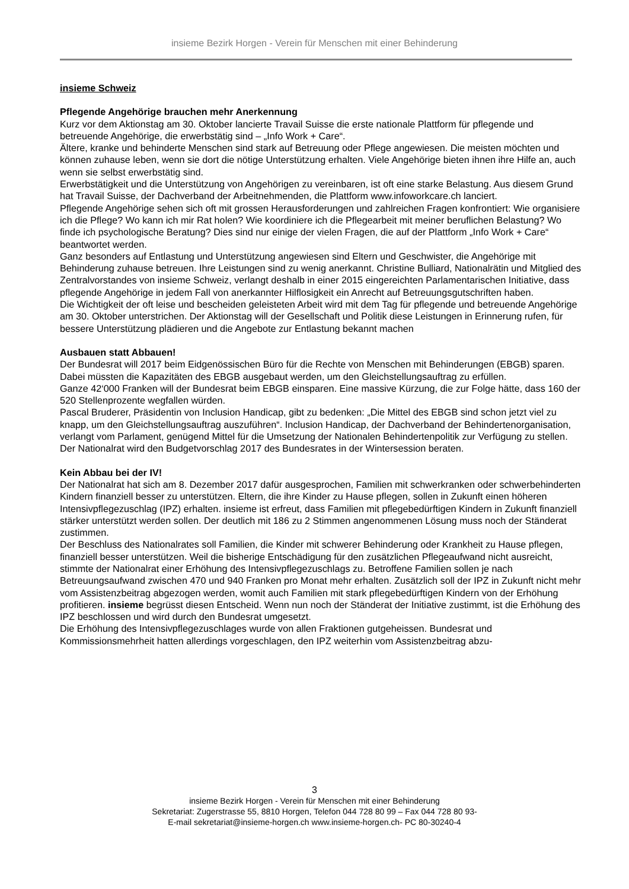insieme Bezirk Horgen - Verein für Menschen mit einer Behinderung
insieme Schweiz
Pflegende Angehörige brauchen mehr Anerkennung
Kurz vor dem Aktionstag am 30. Oktober lancierte Travail Suisse die erste nationale Plattform für pflegende und betreuende Angehörige, die erwerbstätig sind – „Info Work + Care“.
Ältere, kranke und behinderte Menschen sind stark auf Betreuung oder Pflege angewiesen. Die meisten möchten und können zuhause leben, wenn sie dort die nötige Unterstützung erhalten. Viele Angehörige bieten ihnen ihre Hilfe an, auch wenn sie selbst erwerbstätig sind.
Erwerbstätigkeit und die Unterstützung von Angehörigen zu vereinbaren, ist oft eine starke Belastung. Aus diesem Grund hat Travail Suisse, der Dachverband der Arbeitnehmenden, die Plattform www.infoworkcare.ch lanciert.
Pflegende Angehörige sehen sich oft mit grossen Herausforderungen und zahlreichen Fragen konfrontiert: Wie organisiere ich die Pflege? Wo kann ich mir Rat holen? Wie koordiniere ich die Pflegearbeit mit meiner beruflichen Belastung? Wo finde ich psychologische Beratung? Dies sind nur einige der vielen Fragen, die auf der Plattform „Info Work + Care“ beantwortet werden.
Ganz besonders auf Entlastung und Unterstützung angewiesen sind Eltern und Geschwister, die Angehörige mit Behinderung zuhause betreuen. Ihre Leistungen sind zu wenig anerkannt. Christine Bulliard, Nationalrätin und Mitglied des Zentralvorstandes von insieme Schweiz, verlangt deshalb in einer 2015 eingereichten Parlamentarischen Initiative, dass pflegende Angehörige in jedem Fall von anerkannter Hilflosigkeit ein Anrecht auf Betreuungsgutschriften haben.
Die Wichtigkeit der oft leise und bescheiden geleisteten Arbeit wird mit dem Tag für pflegende und betreuende Angehörige am 30. Oktober unterstrichen. Der Aktionstag will der Gesellschaft und Politik diese Leistungen in Erinnerung rufen, für bessere Unterstützung plädieren und die Angebote zur Entlastung bekannt machen
Ausbauen statt Abbauen!
Der Bundesrat will 2017 beim Eidgenössischen Büro für die Rechte von Menschen mit Behinderungen (EBGB) sparen. Dabei müssten die Kapazitäten des EBGB ausgebaut werden, um den Gleichstellungsauftrag zu erfüllen.
Ganze 42‘000 Franken will der Bundesrat beim EBGB einsparen. Eine massive Kürzung, die zur Folge hätte, dass 160 der 520 Stellenprozente wegfallen würden.
Pascal Bruderer, Präsidentin von Inclusion Handicap, gibt zu bedenken: „Die Mittel des EBGB sind schon jetzt viel zu knapp, um den Gleichstellungsauftrag auszuführen“. Inclusion Handicap, der Dachverband der Behindertenorganisation, verlangt vom Parlament, genügend Mittel für die Umsetzung der Nationalen Behindertenpolitik zur Verfügung zu stellen.
Der Nationalrat wird den Budgetvorschlag 2017 des Bundesrates in der Wintersession beraten.
Kein Abbau bei der IV!
Der Nationalrat hat sich am 8. Dezember 2017 dafür ausgesprochen, Familien mit schwerkranken oder schwerbehinderten Kindern finanziell besser zu unterstützen. Eltern, die ihre Kinder zu Hause pflegen, sollen in Zukunft einen höheren Intensivpflegezuschlag (IPZ) erhalten. insieme ist erfreut, dass Familien mit pflegebedürftigen Kindern in Zukunft finanziell stärker unterstützt werden sollen. Der deutlich mit 186 zu 2 Stimmen angenommenen Lösung muss noch der Ständerat zustimmen.
Der Beschluss des Nationalrates soll Familien, die Kinder mit schwerer Behinderung oder Krankheit zu Hause pflegen, finanziell besser unterstützen. Weil die bisherige Entschädigung für den zusätzlichen Pflegeaufwand nicht ausreicht, stimmte der Nationalrat einer Erhöhung des Intensivpflegezuschlags zu. Betroffene Familien sollen je nach Betreuungsaufwand zwischen 470 und 940 Franken pro Monat mehr erhalten. Zusätzlich soll der IPZ in Zukunft nicht mehr vom Assistenzbeitrag abgezogen werden, womit auch Familien mit stark pflegebedürftigen Kindern von der Erhöhung profitieren. insieme begrüsst diesen Entscheid. Wenn nun noch der Ständerat der Initiative zustimmt, ist die Erhöhung des IPZ beschlossen und wird durch den Bundesrat umgesetzt.
Die Erhöhung des Intensivpflegezuschlages wurde von allen Fraktionen gutgeheissen. Bundesrat und Kommissionsmehrheit hatten allerdings vorgeschlagen, den IPZ weiterhin vom Assistenzbeitrag abzu-
3
insieme Bezirk Horgen - Verein für Menschen mit einer Behinderung
Sekretariat: Zugerstrasse 55, 8810 Horgen, Telefon 044 728 80 99 – Fax 044 728 80 93-
E-mail sekretariat@insieme-horgen.ch www.insieme-horgen.ch- PC 80-30240-4